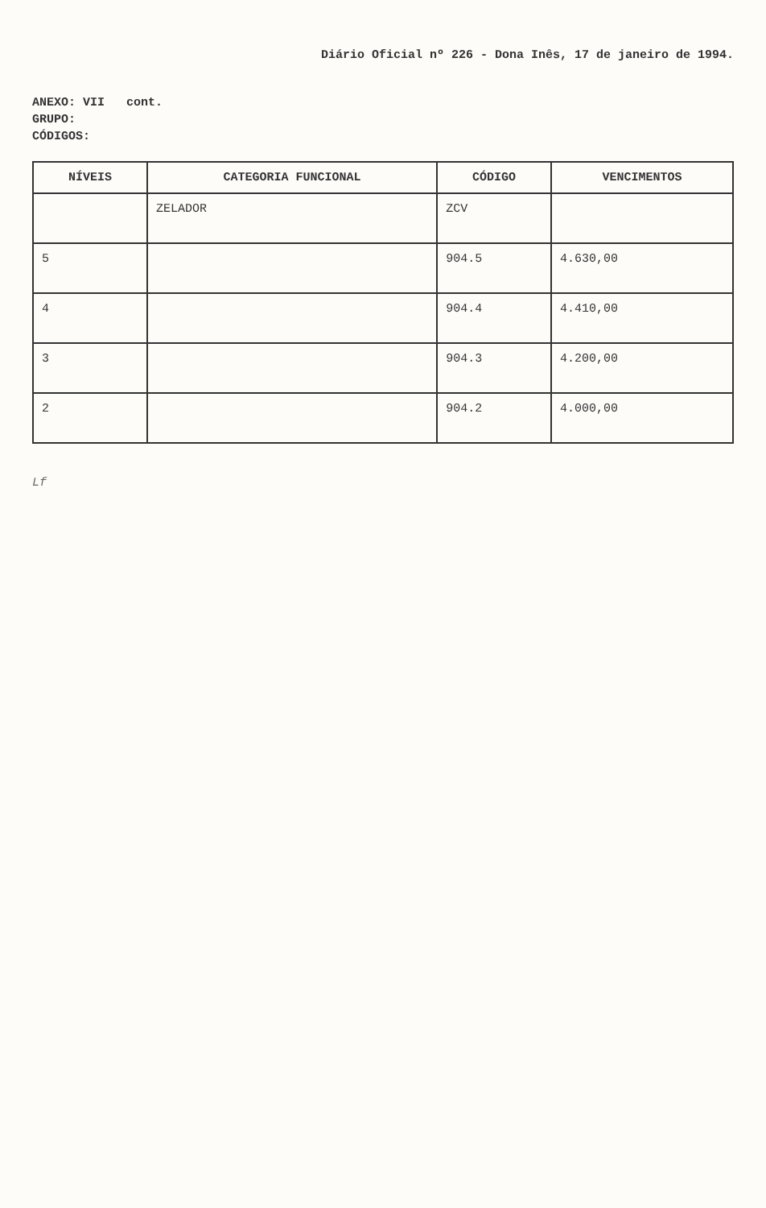Diário Oficial nº 226 - Dona Inês, 17 de janeiro de 1994.
ANEXO: VII cont.
GRUPO:
CÓDIGOS:
| NÍVEIS | CATEGORIA FUNCIONAL | CÓDIGO | VENCIMENTOS |
| --- | --- | --- | --- |
| | ZELADOR | ZCV | |
| 5 | | 904.5 | 4.630,00 |
| 4 | | 904.4 | 4.410,00 |
| 3 | | 904.3 | 4.200,00 |
| 2 | | 904.2 | 4.000,00 |
Lf